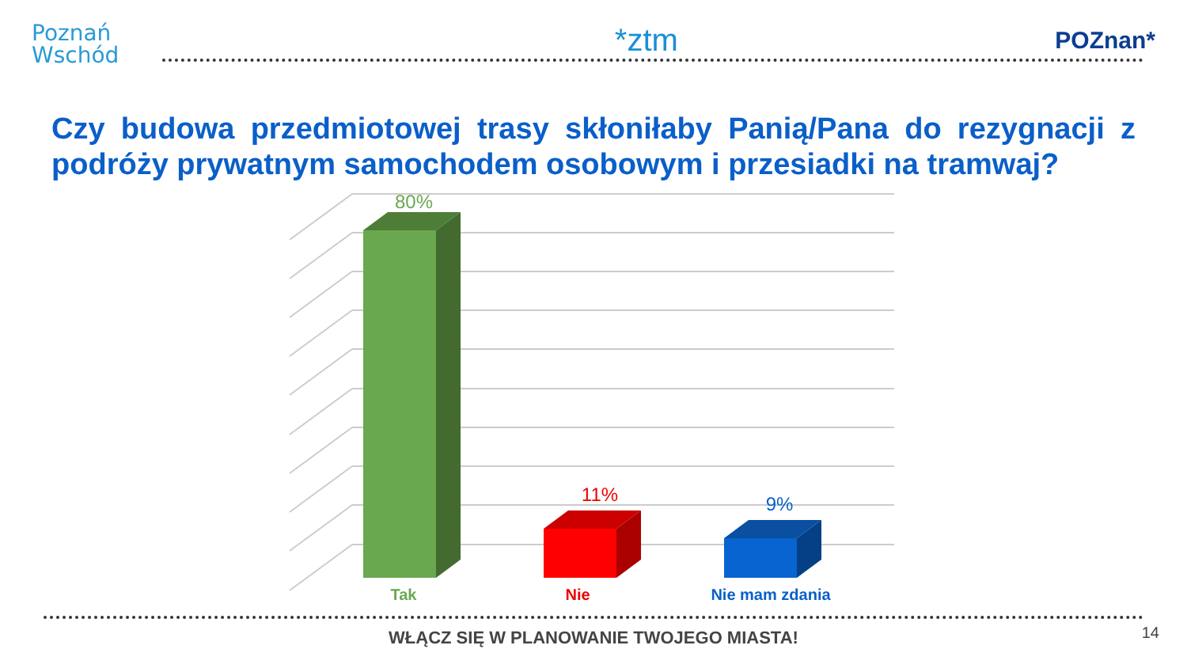Poznań
Wschód
*ztm
POZnan*
Czy budowa przedmiotowej trasy skłoniłaby Panią/Pana do rezygnacji z podróży prywatnym samochodem osobowym i przesiadki na tramwaj?
80%
11%
9%
Tak
Nie
Nie mam zdania
WŁĄCZ SIĘ W PLANOWANIE TWOJEGO MIASTA! 14